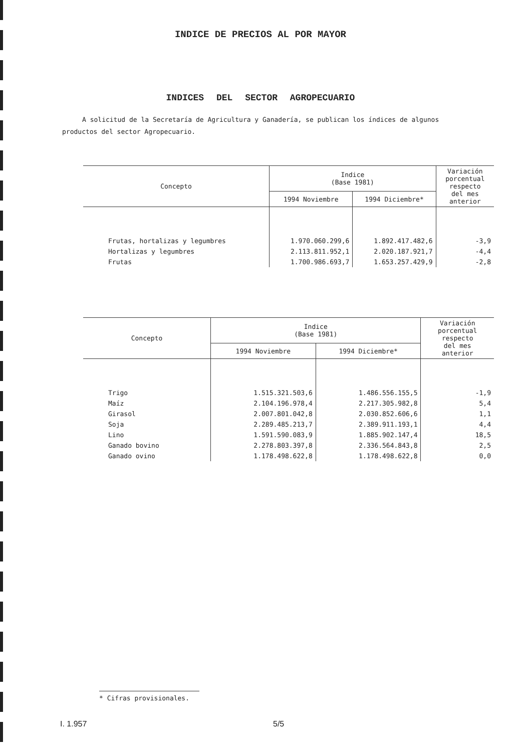INDICE DE PRECIOS AL POR MAYOR
INDICES DEL SECTOR AGROPECUARIO
A solicitud de la Secretaría de Agricultura y Ganadería, se publican los índices de algunos productos del sector Agropecuario.
| Concepto | Indice (Base 1981) | | Variación porcentual respecto del mes anterior |
| --- | --- | --- | --- |
| | 1994 Noviembre | 1994 Diciembre* | |
| Frutas, hortalizas y legumbres | 1.970.060.299,6 | 1.892.417.482,6 | -3,9 |
| Hortalizas y legumbres | 2.113.811.952,1 | 2.020.187.921,7 | -4,4 |
| Frutas | 1.700.986.693,7 | 1.653.257.429,9 | -2,8 |
| Concepto | Indice (Base 1981) | | Variación porcentual respecto del mes anterior |
| --- | --- | --- | --- |
| | 1994 Noviembre | 1994 Diciembre* | |
| Trigo | 1.515.321.503,6 | 1.486.556.155,5 | -1,9 |
| Maíz | 2.104.196.978,4 | 2.217.305.982,8 | 5,4 |
| Girasol | 2.007.801.042,8 | 2.030.852.606,6 | 1,1 |
| Soja | 2.289.485.213,7 | 2.389.911.193,1 | 4,4 |
| Lino | 1.591.590.083,9 | 1.885.902.147,4 | 18,5 |
| Ganado bovino | 2.278.803.397,8 | 2.336.564.843,8 | 2,5 |
| Ganado ovino | 1.178.498.622,8 | 1.178.498.622,8 | 0,0 |
* Cifras provisionales.
I. 1.957 5/5